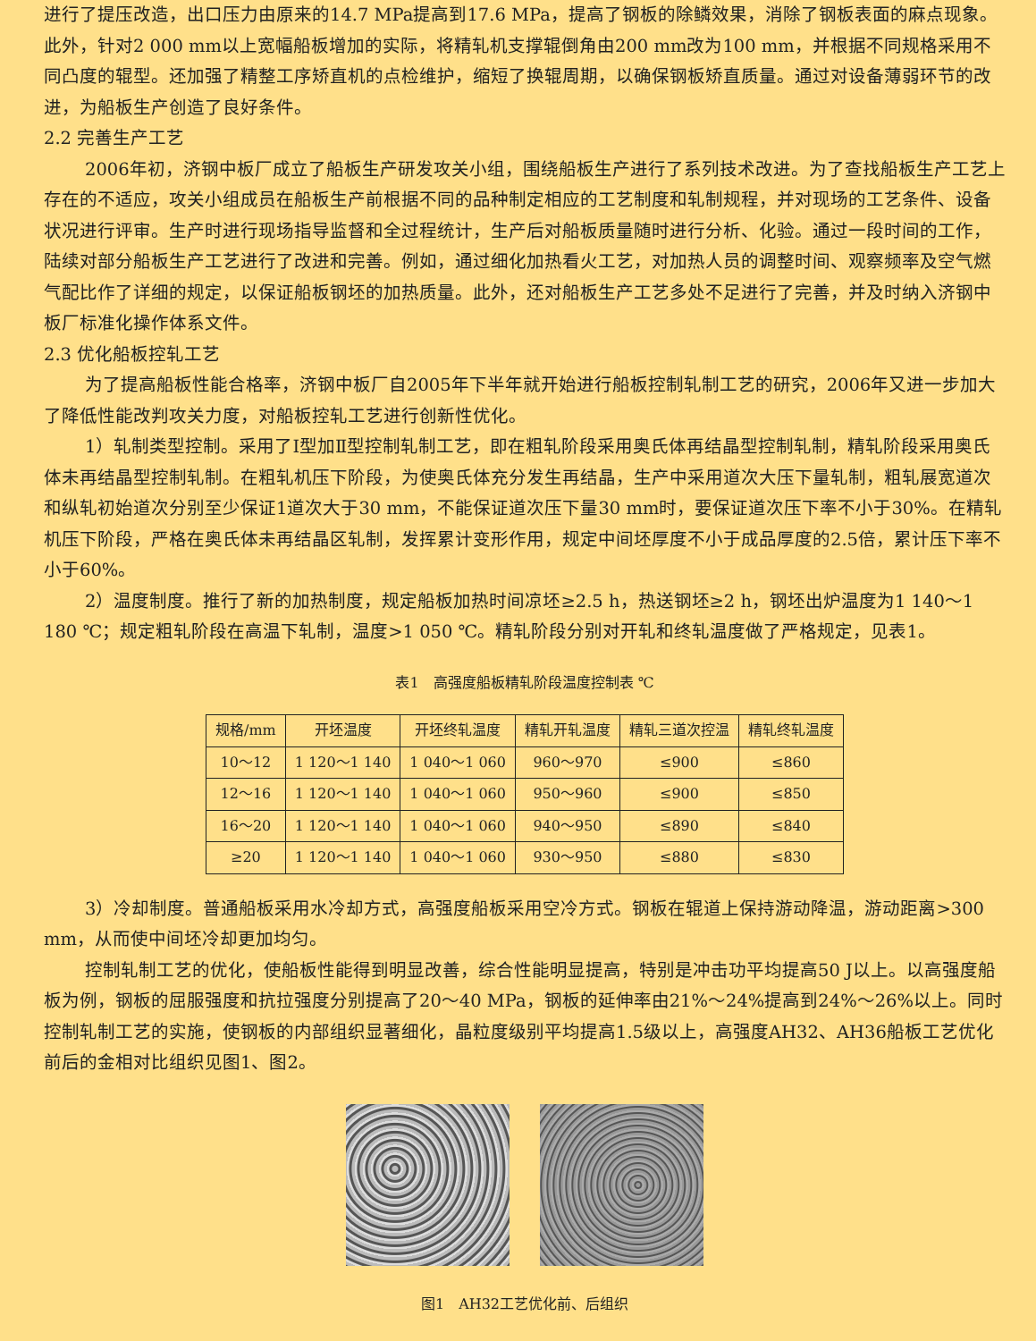进行了提压改造，出口压力由原来的14.7 MPa提高到17.6 MPa，提高了钢板的除鳞效果，消除了钢板表面的麻点现象。此外，针对2 000 mm以上宽幅船板增加的实际，将精轧机支撑辊倒角由200 mm改为100 mm，并根据不同规格采用不同凸度的辊型。还加强了精整工序矫直机的点检维护，缩短了换辊周期，以确保钢板矫直质量。通过对设备薄弱环节的改进，为船板生产创造了良好条件。
2.2 完善生产工艺
2006年初，济钢中板厂成立了船板生产研发攻关小组，围绕船板生产进行了系列技术改进。为了查找船板生产工艺上存在的不适应，攻关小组成员在船板生产前根据不同的品种制定相应的工艺制度和轧制规程，并对现场的工艺条件、设备状况进行评审。生产时进行现场指导监督和全过程统计，生产后对船板质量随时进行分析、化验。通过一段时间的工作，陆续对部分船板生产工艺进行了改进和完善。例如，通过细化加热看火工艺，对加热人员的调整时间、观察频率及空气燃气配比作了详细的规定，以保证船板钢坯的加热质量。此外，还对船板生产工艺多处不足进行了完善，并及时纳入济钢中板厂标准化操作体系文件。
2.3 优化船板控轧工艺
为了提高船板性能合格率，济钢中板厂自2005年下半年就开始进行船板控制轧制工艺的研究，2006年又进一步加大了降低性能改判攻关力度，对船板控轧工艺进行创新性优化。
1）轧制类型控制。采用了Ⅰ型加Ⅱ型控制轧制工艺，即在粗轧阶段采用奥氏体再结晶型控制轧制，精轧阶段采用奥氏体未再结晶型控制轧制。在粗轧机压下阶段，为使奥氏体充分发生再结晶，生产中采用道次大压下量轧制，粗轧展宽道次和纵轧初始道次分别至少保证1道次大于30 mm，不能保证道次压下量30 mm时，要保证道次压下率不小于30%。在精轧机压下阶段，严格在奥氏体未再结晶区轧制，发挥累计变形作用，规定中间坯厚度不小于成品厚度的2.5倍，累计压下率不小于60%。
2）温度制度。推行了新的加热制度，规定船板加热时间凉坯≥2.5 h，热送钢坯≥2 h，钢坯出炉温度为1 140～1 180 ℃；规定粗轧阶段在高温下轧制，温度>1 050 ℃。精轧阶段分别对开轧和终轧温度做了严格规定，见表1。
表1　高强度船板精轧阶段温度控制表 ℃
| 规格/mm | 开坯温度 | 开坯终轧温度 | 精轧开轧温度 | 精轧三道次控温 | 精轧终轧温度 |
| --- | --- | --- | --- | --- | --- |
| 10～12 | 1 120～1 140 | 1 040～1 060 | 960～970 | ≤900 | ≤860 |
| 12～16 | 1 120～1 140 | 1 040～1 060 | 950～960 | ≤900 | ≤850 |
| 16～20 | 1 120～1 140 | 1 040～1 060 | 940～950 | ≤890 | ≤840 |
| ≥20 | 1 120～1 140 | 1 040～1 060 | 930～950 | ≤880 | ≤830 |
3）冷却制度。普通船板采用水冷却方式，高强度船板采用空冷方式。钢板在辊道上保持游动降温，游动距离>300 mm，从而使中间坯冷却更加均匀。
控制轧制工艺的优化，使船板性能得到明显改善，综合性能明显提高，特别是冲击功平均提高50 J以上。以高强度船板为例，钢板的屈服强度和抗拉强度分别提高了20～40 MPa，钢板的延伸率由21%～24%提高到24%～26%以上。同时控制轧制工艺的实施，使钢板的内部组织显著细化，晶粒度级别平均提高1.5级以上，高强度AH32、AH36船板工艺优化前后的金相对比组织见图1、图2。
图1　AH32工艺优化前、后组织